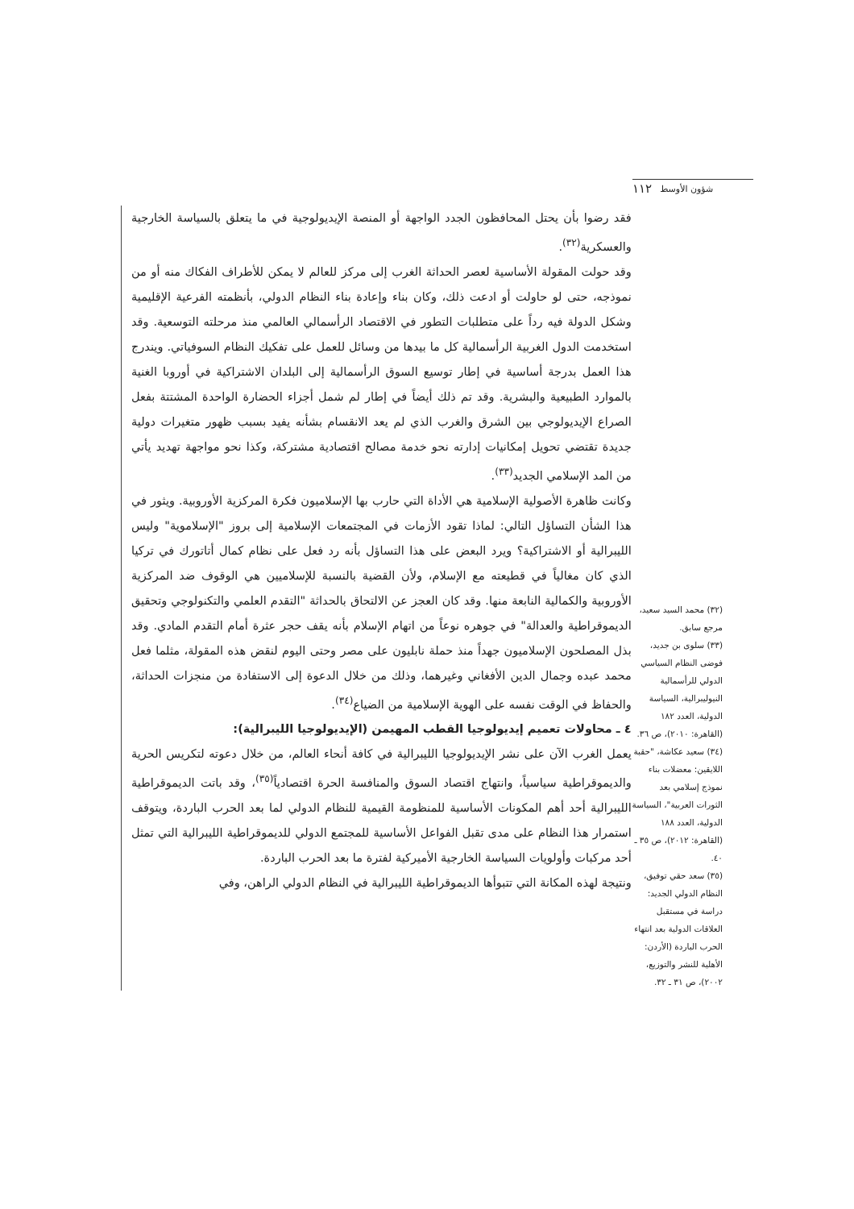١١٢ شؤون الأوسط
(٣٢) محمد السيد سعيد، مرجع سابق.
(٣٣) سلوى بن جديد، فوضى النظام السياسي الدولي للرأسمالية النيوليبرالية، السياسة الدولية، العدد ١٨٢ (القاهرة: ٢٠١٠)، ص ٣٦.
(٣٤) سعيد عكاشة، "حقبة اللايقين: معضلات بناء نموذج إسلامي بعد الثورات العربية"، السياسة الدولية، العدد ١٨٨ (القاهرة: ٢٠١٢)، ص ٣٥ ـ ٤٠.
(٣٥) سعد حقي توفيق، النظام الدولي الجديد: دراسة في مستقبل العلاقات الدولية بعد انتهاء الحرب الباردة (الأردن: الأهلية للنشر والتوزيع، ٢٠٠٢)، ص ٣١ ـ ٣٢.
فقد رضوا بأن يحتل المحافظون الجدد الواجهة أو المنصة الإيديولوجية في ما يتعلق بالسياسة الخارجية والعسكرية<sup>(٣٢)</sup>.
وقد حولت المقولة الأساسية لعصر الحداثة الغرب إلى مركز للعالم لا يمكن للأطراف الفكاك منه أو من نموذجه، حتى لو حاولت أو ادعت ذلك، وكان بناء وإعادة بناء النظام الدولي، بأنظمته الفرعية الإقليمية وشكل الدولة فيه رداً على متطلبات التطور في الاقتصاد الرأسمالي العالمي منذ مرحلته التوسعية. وقد استخدمت الدول الغربية الرأسمالية كل ما بيدها من وسائل للعمل على تفكيك النظام السوفياتي. ويندرج هذا العمل بدرجة أساسية في إطار توسيع السوق الرأسمالية إلى البلدان الاشتراكية في أوروبا الغنية بالموارد الطبيعية والبشرية. وقد تم ذلك أيضاً في إطار لم شمل أجزاء الحضارة الواحدة المشتتة بفعل الصراع الإيديولوجي بين الشرق والغرب الذي لم يعد الانقسام بشأنه يفيد بسبب ظهور متغيرات دولية جديدة تقتضي تحويل إمكانيات إدارته نحو خدمة مصالح اقتصادية مشتركة، وكذا نحو مواجهة تهديد يأتي من المد الإسلامي الجديد<sup>(٣٣)</sup>.
وكانت ظاهرة الأصولية الإسلامية هي الأداة التي حارب بها الإسلاميون فكرة المركزية الأوروبية. ويثور في هذا الشأن التساؤل التالي: لماذا تقود الأزمات في المجتمعات الإسلامية إلى بروز "الإسلاموية" وليس الليبرالية أو الاشتراكية؟ ويرد البعض على هذا التساؤل بأنه رد فعل على نظام كمال أتاتورك في تركيا الذي كان مغالياً في قطيعته مع الإسلام، ولأن القضية بالنسبة للإسلاميين هي الوقوف ضد المركزية الأوروبية والكمالية النابعة منها. وقد كان العجز عن الالتحاق بالحداثة "التقدم العلمي والتكنولوجي وتحقيق الديموقراطية والعدالة" في جوهره نوعاً من اتهام الإسلام بأنه يقف حجر عثرة أمام التقدم المادي. وقد بذل المصلحون الإسلاميون جهداً منذ حملة نابليون على مصر وحتى اليوم لنقض هذه المقولة، مثلما فعل محمد عبده وجمال الدين الأفغاني وغيرهما، وذلك من خلال الدعوة إلى الاستفادة من منجزات الحداثة، والحفاظ في الوقت نفسه على الهوية الإسلامية من الضياع<sup>(٣٤)</sup>.
٤ ـ محاولات تعميم إيديولوجيا القطب المهيمن (الإيديولوجيا الليبرالية):
يعمل الغرب الآن على نشر الإيديولوجيا الليبرالية في كافة أنحاء العالم، من خلال دعوته لتكريس الحرية والديموقراطية سياسياً، وانتهاج اقتصاد السوق والمنافسة الحرة اقتصادياً<sup>(٣٥)</sup>، وقد باتت الديموقراطية الليبرالية أحد أهم المكونات الأساسية للمنظومة القيمية للنظام الدولي لما بعد الحرب الباردة، ويتوقف استمرار هذا النظام على مدى تقبل الفواعل الأساسية للمجتمع الدولي للديموقراطية الليبرالية التي تمثل أحد مركبات وأولويات السياسة الخارجية الأميركية لفترة ما بعد الحرب الباردة.
ونتيجة لهذه المكانة التي تتبوأها الديموقراطية الليبرالية في النظام الدولي الراهن، وفي